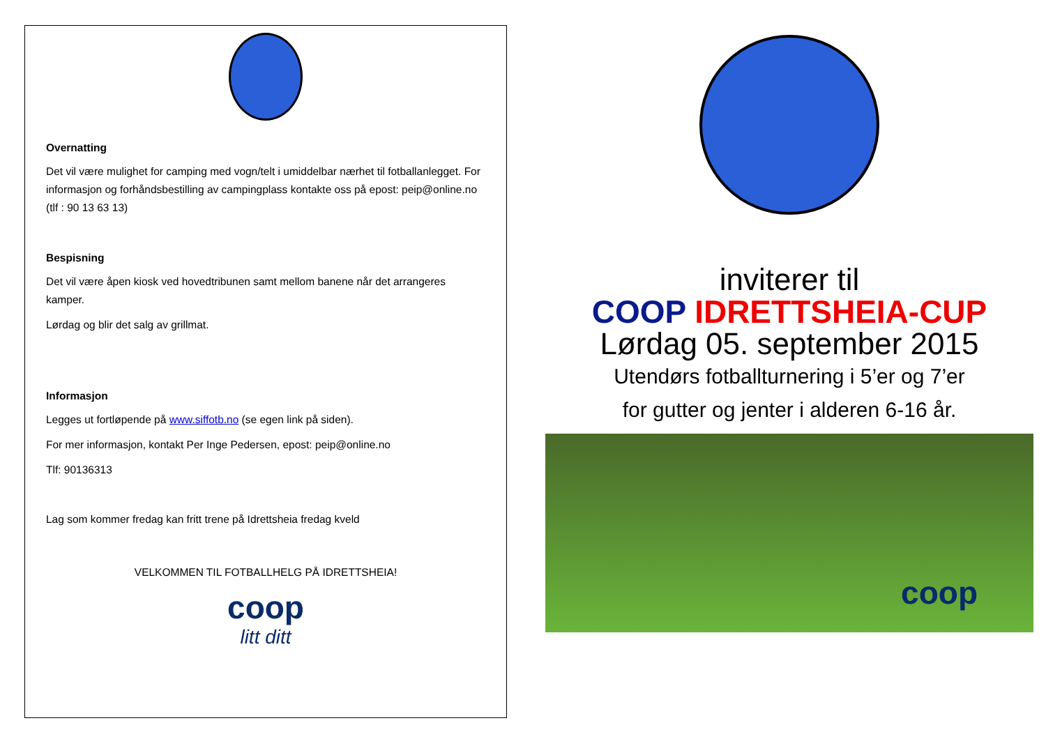Overnatting
Det vil være mulighet for camping med vogn/telt i umiddelbar nærhet til fotballanlegget. For informasjon og forhåndsbestilling av campingplass kontakte oss på epost: peip@online.no (tlf : 90 13 63 13)
Bespisning
Det vil være åpen kiosk ved hovedtribunen samt mellom banene når det arrangeres kamper.
Lørdag og blir det salg av grillmat.
Informasjon
Legges ut fortløpende på www.siffotb.no (se egen link på siden).
For mer informasjon, kontakt Per Inge Pedersen, epost: peip@online.no
Tlf: 90136313
Lag som kommer fredag kan fritt trene på Idrettsheia fredag kveld
VELKOMMEN TIL FOTBALLHELG PÅ IDRETTSHEIA!
coop
litt ditt
inviterer til
COOP IDRETTSHEIA-CUP
Lørdag 05. september 2015
Utendørs fotballturnering i 5’er og 7’er
for gutter og jenter i alderen 6-16 år.
coop